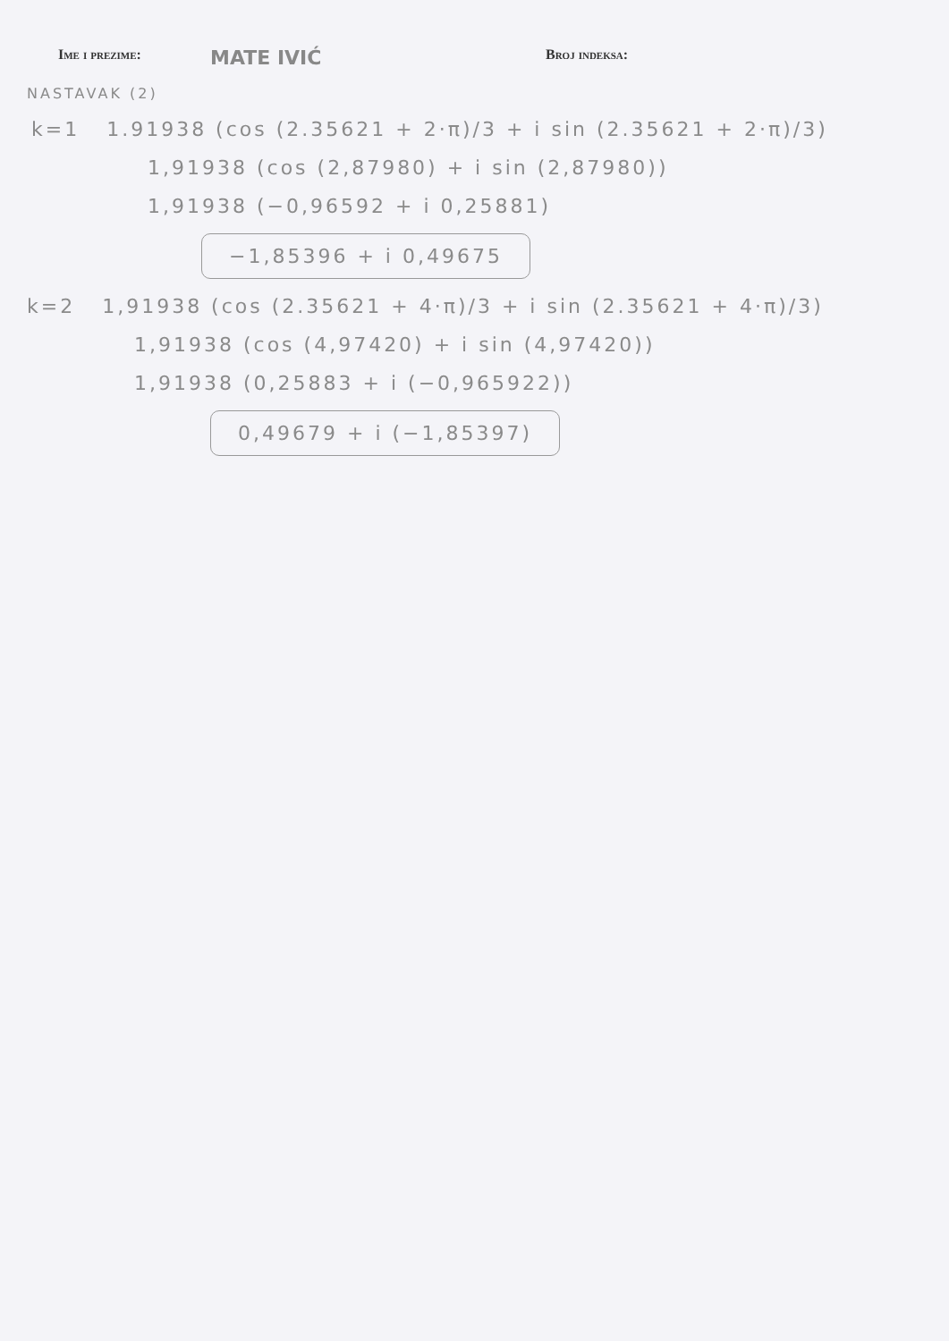Ime i prezime:
MATE IVIĆ
Broj indeksa:
NASTAVAK (2)
k=1 1.91938 (cos (2.35621 + 2·π)/3 + i sin (2.35621 + 2·π)/3)
1,91938 (cos (2,87980) + i sin (2,87980))
1,91938 (−0,96592 + i 0,25881)
−1,85396 + i 0,49675
k=2 1,91938 (cos (2.35621 + 4·π)/3 + i sin (2.35621 + 4·π)/3)
1,91938 (cos (4,97420) + i sin (4,97420))
1,91938 (0,25883 + i (−0,965922))
0,49679 + i (−1,85397)